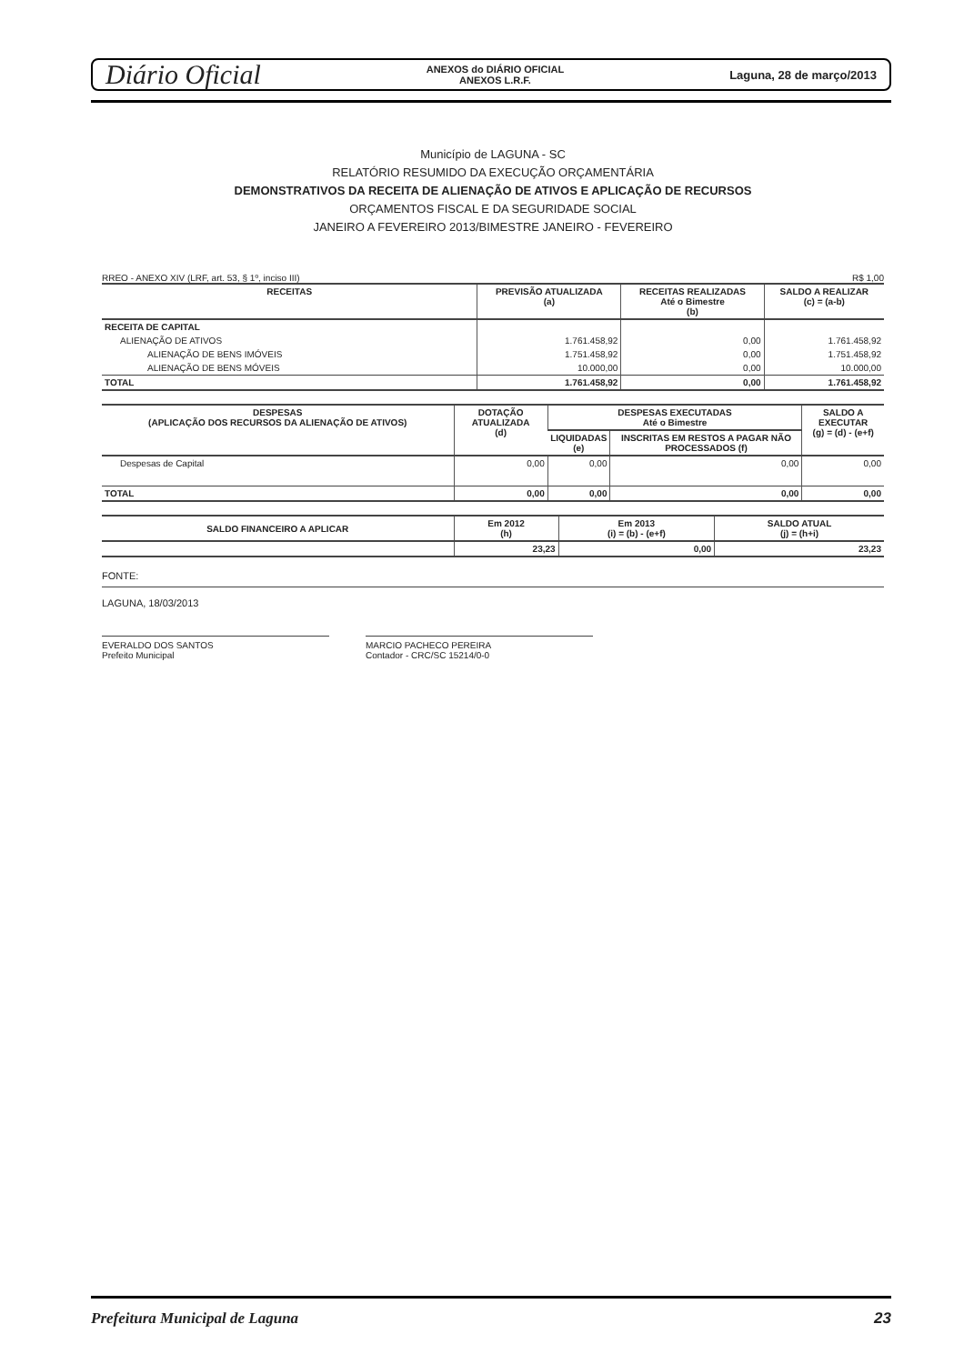Diário Oficial ANEXOS do DIÁRIO OFICIAL
ANEXOS L.R.F. Laguna, 28 de março/2013
Município de LAGUNA - SC
RELATÓRIO RESUMIDO DA EXECUÇÃO ORÇAMENTÁRIA
DEMONSTRATIVOS DA RECEITA DE ALIENAÇÃO DE ATIVOS E APLICAÇÃO DE RECURSOS
ORÇAMENTOS FISCAL E DA SEGURIDADE SOCIAL
JANEIRO A FEVEREIRO 2013/BIMESTRE JANEIRO - FEVEREIRO
RREO - ANEXO XIV (LRF, art. 53, § 1º, inciso III) R$ 1,00
| RECEITAS | PREVISÃO ATUALIZADA (a) | RECEITAS REALIZADAS Até o Bimestre (b) | SALDO A REALIZAR (c) = (a-b) |
| --- | --- | --- | --- |
| RECEITA DE CAPITAL | | | |
| ALIENAÇÃO DE ATIVOS | 1.761.458,92 | 0,00 | 1.761.458,92 |
| ALIENAÇÃO DE BENS IMÓVEIS | 1.751.458,92 | 0,00 | 1.751.458,92 |
| ALIENAÇÃO DE BENS MÓVEIS | 10.000,00 | 0,00 | 10.000,00 |
| TOTAL | 1.761.458,92 | 0,00 | 1.761.458,92 |
| DESPESAS (APLICAÇÃO DOS RECURSOS DA ALIENAÇÃO DE ATIVOS) | DOTAÇÃO ATUALIZADA (d) | DESPESAS EXECUTADAS Até o Bimestre | | SALDO A EXECUTAR (g) = (d) - (e+f) |
| --- | --- | --- | --- | --- |
| | | LIQUIDADAS (e) | INSCRITAS EM RESTOS A PAGAR NÃO PROCESSADOS (f) | |
| Despesas de Capital | 0,00 | 0,00 | 0,00 | 0,00 |
| TOTAL | 0,00 | 0,00 | 0,00 | 0,00 |
| SALDO FINANCEIRO A APLICAR | Em 2012 (h) | Em 2013 (i) = (b) - (e+f) | SALDO ATUAL (j) = (h+i) | |
| --- | --- | --- | --- | --- |
| | | 23,23 | 0,00 | 23,23 |
FONTE:
LAGUNA, 18/03/2013
EVERALDO DOS SANTOS
Prefeito Municipal
MARCIO PACHECO PEREIRA
Contador - CRC/SC 15214/0-0
Prefeitura Municipal de Laguna 23